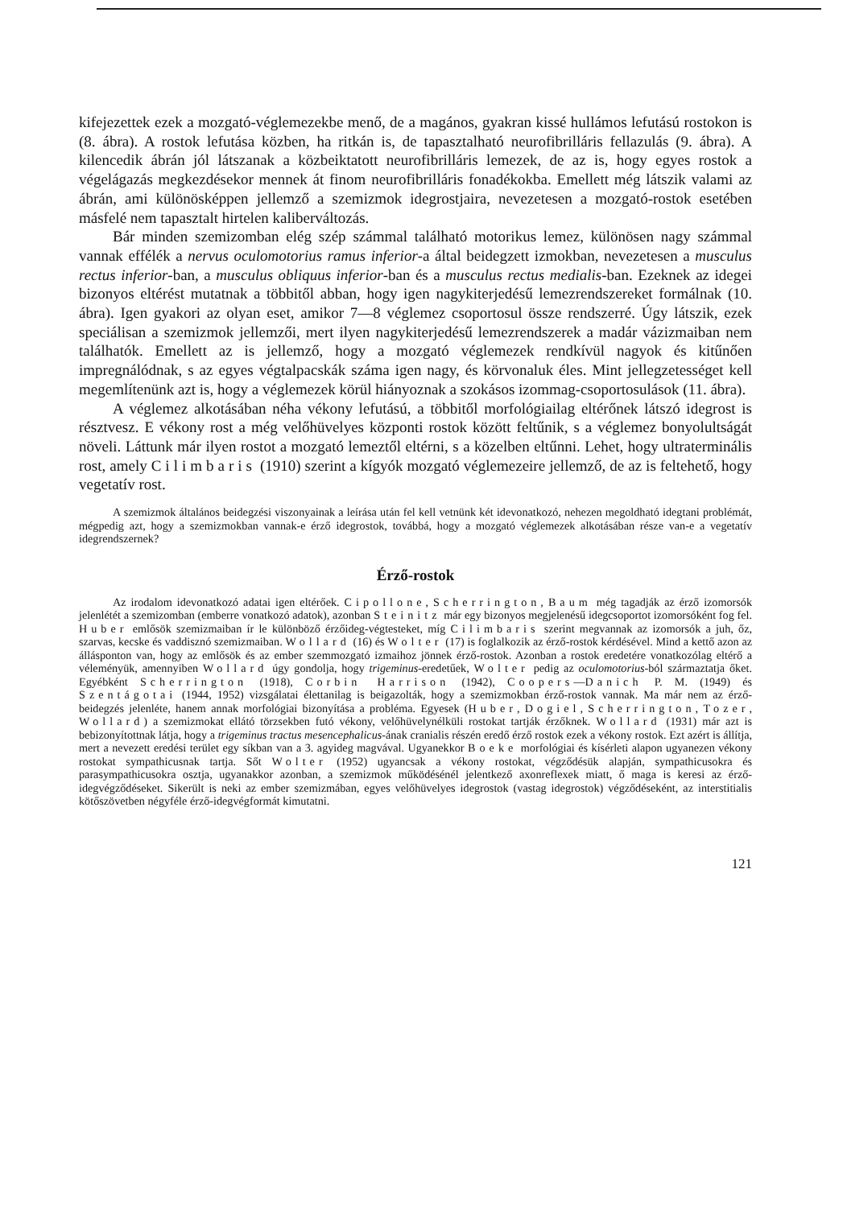kifejezettek ezek a mozgató-véglemezekbe menő, de a magános, gyakran kissé hullámos lefutású rostokon is (8. ábra). A rostok lefutása közben, ha ritkán is, de tapasztalható neurofibrilláris fellazulás (9. ábra). A kilencedik ábrán jól látszanak a közbeiktatott neurofibrilláris lemezek, de az is, hogy egyes rostok a végelágazás megkezdésekor mennek át finom neurofibrilláris fonadékokba. Emellett még látszik valami az ábrán, ami különösképpen jellemző a szemizmok idegrostjaira, nevezetesen a mozgató-rostok esetében másfelé nem tapasztalt hirtelen kaliberváltozás.
Bár minden szemizomban elég szép számmal található motorikus lemez, különösen nagy számmal vannak effélék a nervus oculomotorius ramus inferior-a által beidegzett izmokban, nevezetesen a musculus rectus inferior-ban, a musculus obliquus inferior-ban és a musculus rectus medialis-ban. Ezeknek az idegei bizonyos eltérést mutatnak a többitől abban, hogy igen nagykiterjedésű lemezrendszereket formálnak (10. ábra). Igen gyakori az olyan eset, amikor 7—8 véglemez csoportosul össze rendszerré. Úgy látszik, ezek speciálisan a szemizmok jellemzői, mert ilyen nagykiterjedésű lemezrendszerek a madár vázizmaiban nem találhatók. Emellett az is jellemző, hogy a mozgató véglemezek rendkívül nagyok és kitűnően impregnálódnak, s az egyes végtalpacskák száma igen nagy, és körvonaluk éles. Mint jellegzetességet kell megemlítenünk azt is, hogy a véglemezek körül hiányoznak a szokásos izommag-csoportosulások (11. ábra).
A véglemez alkotásában néha vékony lefutású, a többitől morfológiailag eltérőnek látszó idegrost is résztvesz. E vékony rost a még velőhüvelyes központi rostok között feltűnik, s a véglemez bonyolultságát növeli. Láttunk már ilyen rostot a mozgató lemeztől eltérni, s a közelben eltűnni. Lehet, hogy ultraterminális rost, amely Cilimbaris (1910) szerint a kígyók mozgató véglemezeire jellemző, de az is feltehető, hogy vegetatív rost.
A szemizmok általános beidegzési viszonyainak a leírása után fel kell vetnünk két idevonatkozó, nehezen megoldható idegtani problémát, mégpedig azt, hogy a szemizmokban vannak-e érző idegrostok, továbbá, hogy a mozgató véglemezek alkotásában része van-e a vegetatív idegrendszernek?
Érző-rostok
Az irodalom idevonatkozó adatai igen eltérőek. Cipollone, Scherrington, Baum még tagadják az érző izomorsók jelenlétét a szemizomban (emberre vonatkozó adatok), azonban Steinitz már egy bizonyos megjelenésű idegcsoportot izomorsóként fog fel. Huber emlősök szemizmaiban ír le különböző érzőideg-végtesteket, míg Cilimbaris szerint megvannak az izomorsók a juh, őz, szarvas, kecske és vaddisznó szemizmaiban. Wollard (16) és Wolter (17) is foglalkozik az érző-rostok kérdésével. Mind a kettő azon az állásponton van, hogy az emlősök és az ember szemmozgató izmaihoz jönnek érző-rostok. Azonban a rostok eredetére vonatkozólag eltérő a véleményük, amennyiben Wollard úgy gondolja, hogy trigeminus-eredetűek, Wolter pedig az oculomotorius-ból származtatja őket. Egyébként Scherrington (1918), Corbin Harrison (1942), Coopers—Danich P. M. (1949) és Szentágotai (1944, 1952) vizsgálatai élettanilag is beigazolták, hogy a szemizmokban érző-rostok vannak. Ma már nem az érző-beidegzés jelenléte, hanem annak morfológiai bizonyítása a probléma. Egyesek (Huber, Dogiel, Scherrington, Tozer, Wollard) a szemizmokat ellátó törzsekben futó vékony, velőhüvelynélküli rostokat tartják érzőknek. Wollard (1931) már azt is bebizonyítottnak látja, hogy a trigeminus tractus mesencephalicus-ának cranialis részén eredő érző rostok ezek a vékony rostok. Ezt azért is állítja, mert a nevezett eredési terület egy síkban van a 3. agyideg magvával. Ugyanekkor Boeke morfológiai és kísérleti alapon ugyanezen vékony rostokat sympathicusnak tartja. Sőt Wolter (1952) ugyancsak a vékony rostokat, végződésük alapján, sympathicusokra és parasympathicusokra osztja, ugyanakkor azonban, a szemizmok működésénél jelentkező axonreflexek miatt, ő maga is keresi az érző-idegvégződéseket. Sikerült is neki az ember szemizmában, egyes velőhüvelyes idegrostok (vastag idegrostok) végződéseként, az interstitialis kötőszövetben négyféle érző-idegvégformát kimutatni.
121